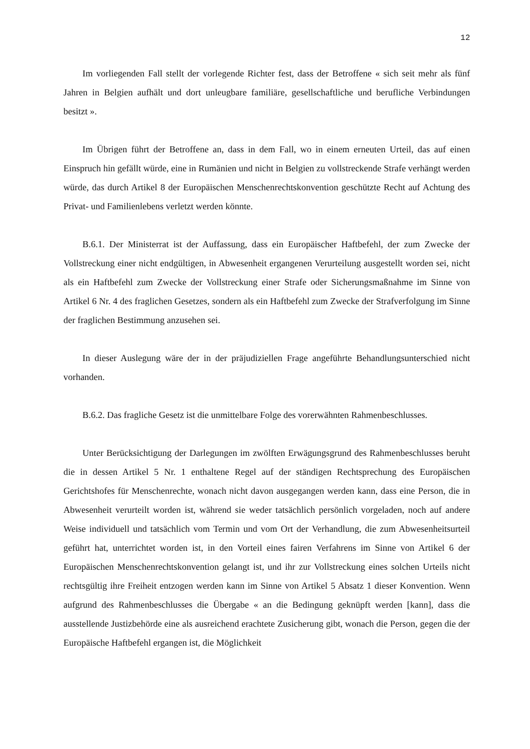12
Im vorliegenden Fall stellt der vorlegende Richter fest, dass der Betroffene « sich seit mehr als fünf Jahren in Belgien aufhält und dort unleugbare familiäre, gesellschaftliche und berufliche Verbindungen besitzt ».
Im Übrigen führt der Betroffene an, dass in dem Fall, wo in einem erneuten Urteil, das auf einen Einspruch hin gefällt würde, eine in Rumänien und nicht in Belgien zu vollstreckende Strafe verhängt werden würde, das durch Artikel 8 der Europäischen Menschenrechtskonvention geschützte Recht auf Achtung des Privat- und Familienlebens verletzt werden könnte.
B.6.1. Der Ministerrat ist der Auffassung, dass ein Europäischer Haftbefehl, der zum Zwecke der Vollstreckung einer nicht endgültigen, in Abwesenheit ergangenen Verurteilung ausgestellt worden sei, nicht als ein Haftbefehl zum Zwecke der Vollstreckung einer Strafe oder Sicherungsmaßnahme im Sinne von Artikel 6 Nr. 4 des fraglichen Gesetzes, sondern als ein Haftbefehl zum Zwecke der Strafverfolgung im Sinne der fraglichen Bestimmung anzusehen sei.
In dieser Auslegung wäre der in der präjudiziellen Frage angeführte Behandlungsunterschied nicht vorhanden.
B.6.2. Das fragliche Gesetz ist die unmittelbare Folge des vorerwähnten Rahmenbeschlusses.
Unter Berücksichtigung der Darlegungen im zwölften Erwägungsgrund des Rahmenbeschlusses beruht die in dessen Artikel 5 Nr. 1 enthaltene Regel auf der ständigen Rechtsprechung des Europäischen Gerichtshofes für Menschenrechte, wonach nicht davon ausgegangen werden kann, dass eine Person, die in Abwesenheit verurteilt worden ist, während sie weder tatsächlich persönlich vorgeladen, noch auf andere Weise individuell und tatsächlich vom Termin und vom Ort der Verhandlung, die zum Abwesenheitsurteil geführt hat, unterrichtet worden ist, in den Vorteil eines fairen Verfahrens im Sinne von Artikel 6 der Europäischen Menschenrechtskonvention gelangt ist, und ihr zur Vollstreckung eines solchen Urteils nicht rechtsgültig ihre Freiheit entzogen werden kann im Sinne von Artikel 5 Absatz 1 dieser Konvention. Wenn aufgrund des Rahmenbeschlusses die Übergabe « an die Bedingung geknüpft werden [kann], dass die ausstellende Justizbehörde eine als ausreichend erachtete Zusicherung gibt, wonach die Person, gegen die der Europäische Haftbefehl ergangen ist, die Möglichkeit